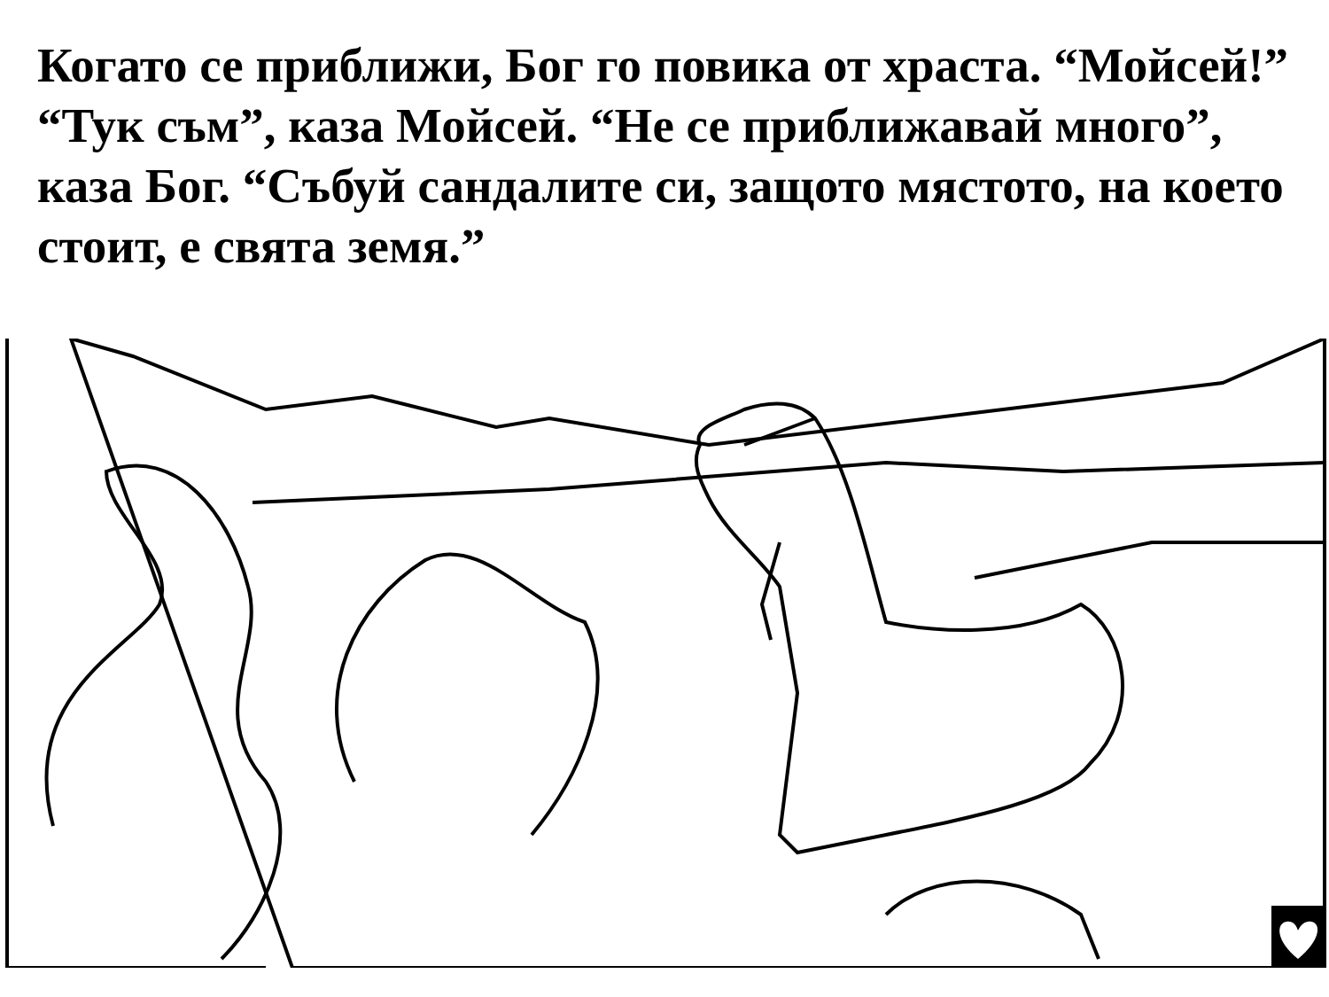Когато се приближи, Бог го повика от храста. “Мойсей!” “Тук съм”, каза Мойсей. “Не се приближавай много”, каза Бог. “Събуй сандалите си, защото мястото, на което стоит, е свята земя.”